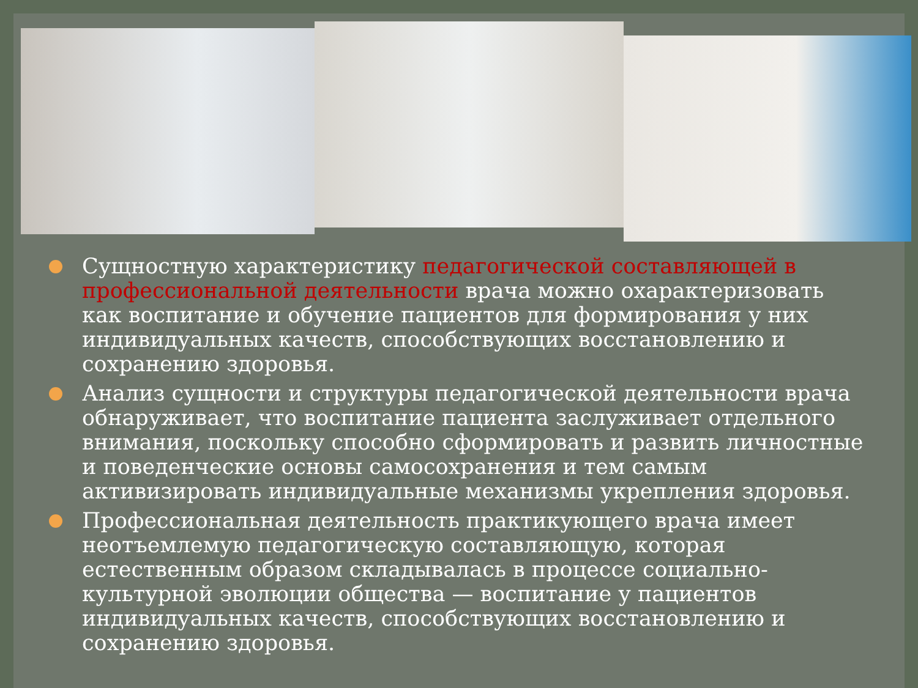Сущностную характеристику педагогической составляющей в профессиональной деятельности врача можно охарактеризовать как воспитание и обучение пациентов для формирования у них индивидуальных качеств, способствующих восстановлению и сохранению здоровья.
Анализ сущности и структуры педагогической деятельности врача обнаруживает, что воспитание пациента заслуживает отдельного внимания, поскольку способно сформировать и развить личностные и поведенческие основы самосохранения и тем самым активизировать индивидуальные механизмы укрепления здоровья.
Профессиональная деятельность практикующего врача имеет неотъемлемую педагогическую составляющую, которая естественным образом складывалась в процессе социально-культурной эволюции общества — воспитание у пациентов индивидуальных качеств, способствующих восстановлению и сохранению здоровья.